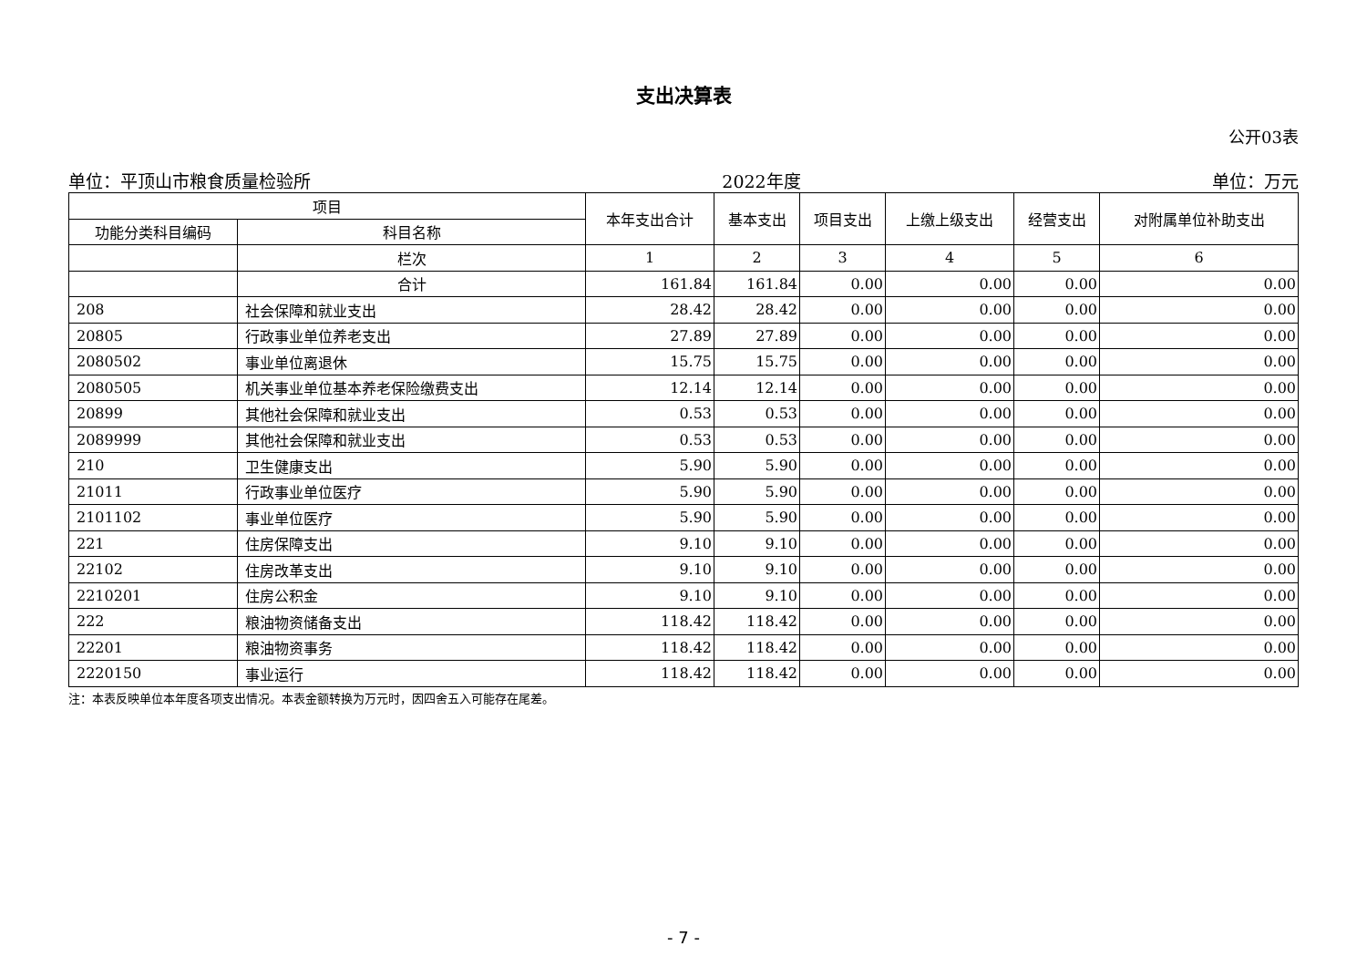支出决算表
公开03表
单位：平顶山市粮食质量检验所 2022年度 单位：万元
| 项目 | | 本年支出合计 | 基本支出 | 项目支出 | 上缴上级支出 | 经营支出 | 对附属单位补助支出 |
| --- | --- | --- | --- | --- | --- | --- | --- |
| 功能分类科目编码 | 科目名称 | | | | | | |
| | 栏次 | 1 | 2 | 3 | 4 | 5 | 6 |
| | 合计 | 161.84 | 161.84 | 0.00 | 0.00 | 0.00 | 0.00 |
| 208 | 社会保障和就业支出 | 28.42 | 28.42 | 0.00 | 0.00 | 0.00 | 0.00 |
| 20805 | 行政事业单位养老支出 | 27.89 | 27.89 | 0.00 | 0.00 | 0.00 | 0.00 |
| 2080502 | 事业单位离退休 | 15.75 | 15.75 | 0.00 | 0.00 | 0.00 | 0.00 |
| 2080505 | 机关事业单位基本养老保险缴费支出 | 12.14 | 12.14 | 0.00 | 0.00 | 0.00 | 0.00 |
| 20899 | 其他社会保障和就业支出 | 0.53 | 0.53 | 0.00 | 0.00 | 0.00 | 0.00 |
| 2089999 | 其他社会保障和就业支出 | 0.53 | 0.53 | 0.00 | 0.00 | 0.00 | 0.00 |
| 210 | 卫生健康支出 | 5.90 | 5.90 | 0.00 | 0.00 | 0.00 | 0.00 |
| 21011 | 行政事业单位医疗 | 5.90 | 5.90 | 0.00 | 0.00 | 0.00 | 0.00 |
| 2101102 | 事业单位医疗 | 5.90 | 5.90 | 0.00 | 0.00 | 0.00 | 0.00 |
| 221 | 住房保障支出 | 9.10 | 9.10 | 0.00 | 0.00 | 0.00 | 0.00 |
| 22102 | 住房改革支出 | 9.10 | 9.10 | 0.00 | 0.00 | 0.00 | 0.00 |
| 2210201 | 住房公积金 | 9.10 | 9.10 | 0.00 | 0.00 | 0.00 | 0.00 |
| 222 | 粮油物资储备支出 | 118.42 | 118.42 | 0.00 | 0.00 | 0.00 | 0.00 |
| 22201 | 粮油物资事务 | 118.42 | 118.42 | 0.00 | 0.00 | 0.00 | 0.00 |
| 2220150 | 事业运行 | 118.42 | 118.42 | 0.00 | 0.00 | 0.00 | 0.00 |
注：本表反映单位本年度各项支出情况。本表金额转换为万元时，因四舍五入可能存在尾差。
- 7 -